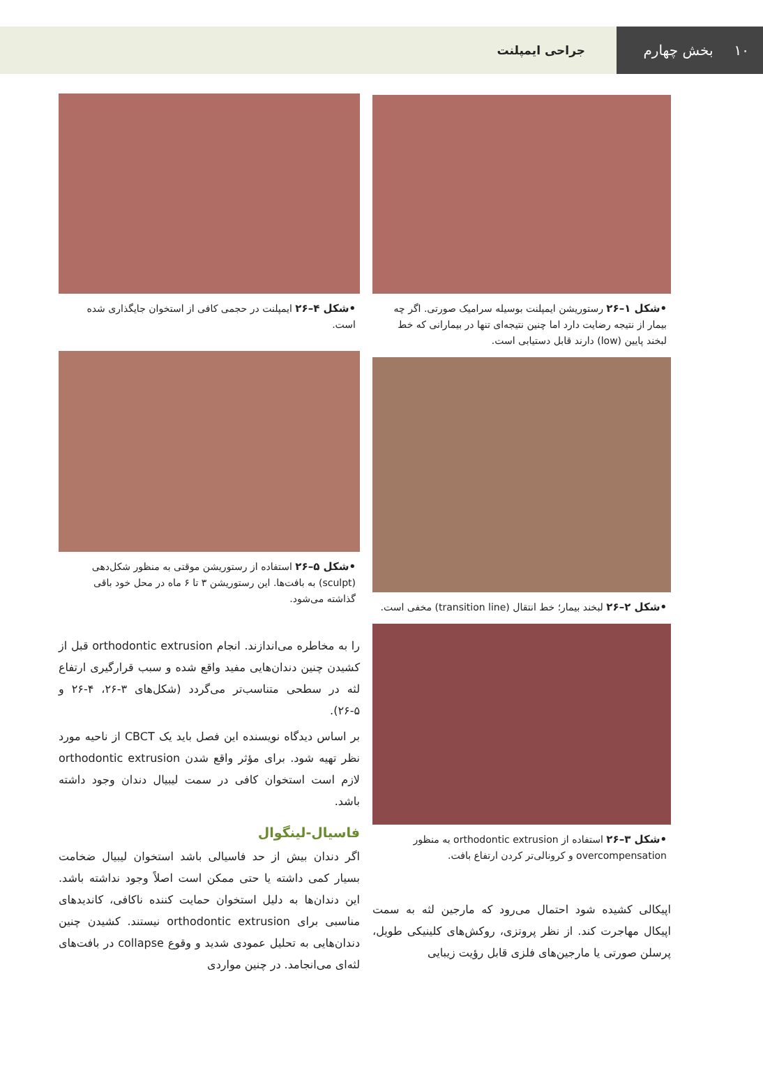۱۰ بخش چهارم
جراحی ایمپلنت
•شکل ۱–۲۶ رستوریشن ایمپلنت بوسیله سرامیک صورتی. اگر چه بیمار از نتیجه رضایت دارد اما چنین نتیجه‌ای تنها در بیمارانی که خط لبخند پایین (low) دارند قابل دستیابی است.
•شکل ۲–۲۶ لبخند بیمار؛ خط انتقال (transition line) مخفی است.
•شکل ۳–۲۶ استفاده از orthodontic extrusion به منظور overcompensation و کرونالی‌تر کردن ارتفاع بافت.
اپیکالی کشیده شود احتمال می‌رود که مارجین لثه به سمت اپیکال مهاجرت کند. از نظر پروتزی، روکش‌های کلینیکی طویل، پرسلن صورتی یا مارجین‌های فلزی قابل رؤیت زیبایی
•شکل ۴–۲۶ ایمپلنت در حجمی کافی از استخوان جایگذاری شده است.
•شکل ۵–۲۶ استفاده از رستوریشن موقتی به منظور شکل‌دهی (sculpt) به بافت‌ها. این رستوریشن ۳ تا ۶ ماه در محل خود باقی گذاشته می‌شود.
را به مخاطره می‌اندازند. انجام orthodontic extrusion قبل از کشیدن چنین دندان‌هایی مفید واقع شده و سبب قرارگیری ارتفاع لثه در سطحی متناسب‌تر می‌گردد (شکل‌های ۳-۲۶، ۴-۲۶ و ۵-۲۶).
بر اساس دیدگاه نویسنده این فصل باید یک CBCT از ناحیه مورد نظر تهیه شود. برای مؤثر واقع شدن orthodontic extrusion لازم است استخوان کافی در سمت لیبیال دندان وجود داشته باشد.
فاسیال-لینگوال
اگر دندان بیش از حد فاسیالی باشد استخوان لیبیال ضخامت بسیار کمی داشته یا حتی ممکن است اصلاً وجود نداشته باشد. این دندان‌ها به دلیل استخوان حمایت کننده ناکافی، کاندیدهای مناسبی برای orthodontic extrusion نیستند. کشیدن چنین دندان‌هایی به تحلیل عمودی شدید و وقوع collapse در بافت‌های لثه‌ای می‌انجامد. در چنین مواردی